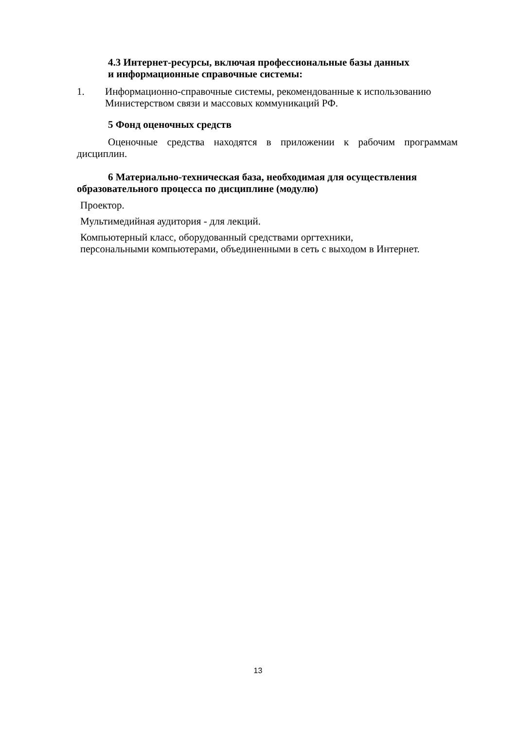4.3 Интернет-ресурсы, включая профессиональные базы данных
и информационные справочные системы:
1. Информационно-справочные системы, рекомендованные к использованию Министерством связи и массовых коммуникаций РФ.
5 Фонд оценочных средств
Оценочные средства находятся в приложении к рабочим программам дисциплин.
6 Материально-техническая база, необходимая для осуществления образовательного процесса по дисциплине (модулю)
Проектор.
Мультимедийная аудитория - для лекций.
Компьютерный класс, оборудованный средствами оргтехники,
персональными компьютерами, объединенными в сеть с выходом в Интернет.
13